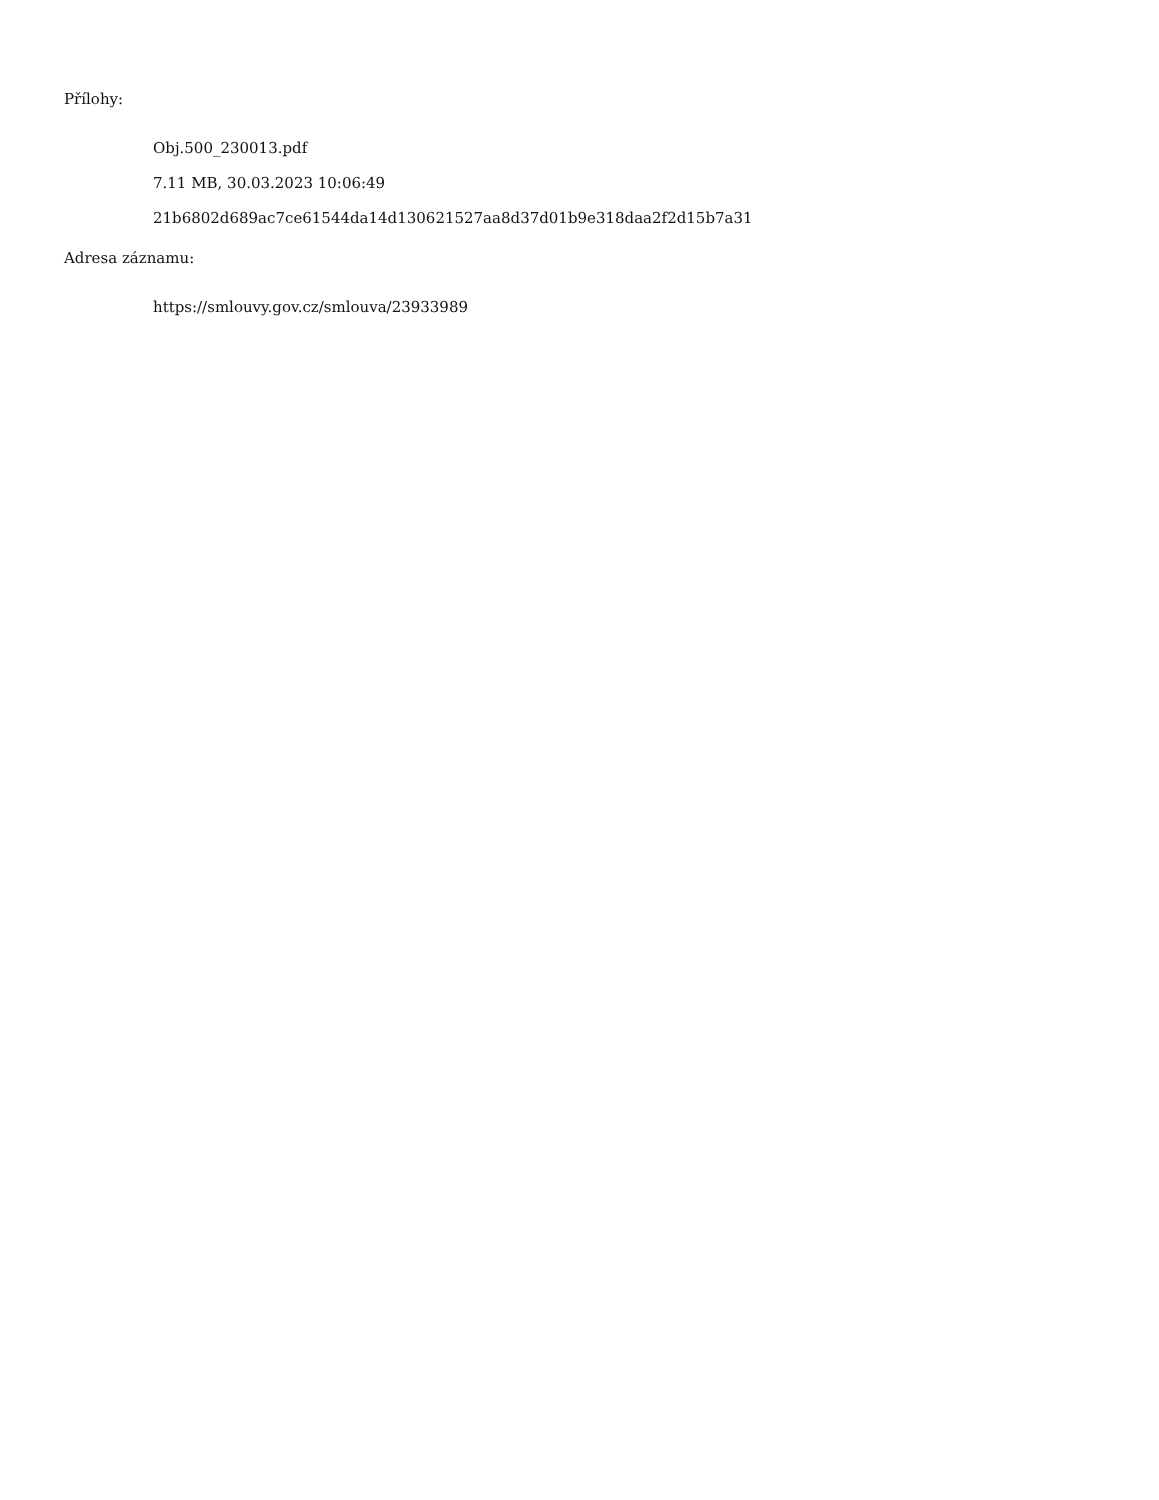Přílohy:
Obj.500_230013.pdf
7.11 MB, 30.03.2023 10:06:49
21b6802d689ac7ce61544da14d130621527aa8d37d01b9e318daa2f2d15b7a31
Adresa záznamu:
https://smlouvy.gov.cz/smlouva/23933989